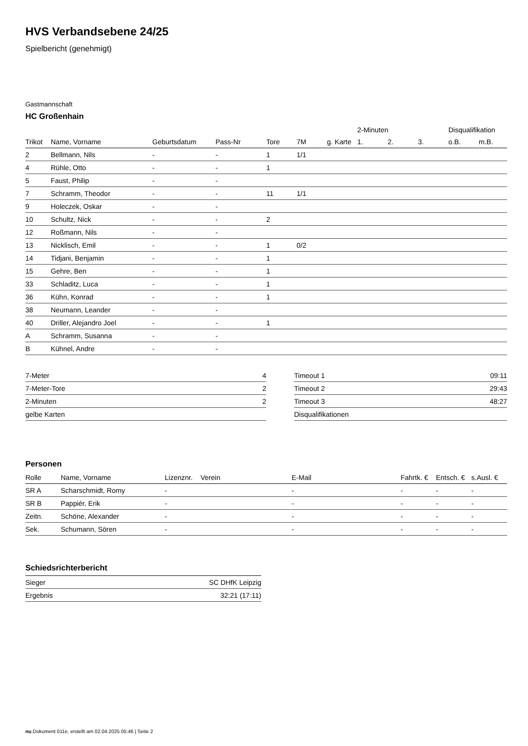HVS Verbandsebene 24/25
Spielbericht (genehmigt)
Gastmannschaft
HC Großenhain
| | | | | | | | | 2-Minuten | | | Disqualifikation | |
| --- | --- | --- | --- | --- | --- | --- | --- | --- | --- | --- | --- | --- |
| Trikot | Name, Vorname | Geburtsdatum | Pass-Nr | Tore | 7M | g. Karte | | 1. | 2. | 3. | o.B. | m.B. |
| 2 | Bellmann, Nils | - | - | 1 | 1/1 | | | | | | | |
| 4 | Rühle, Otto | - | - | 1 | | | | | | | | |
| 5 | Faust, Philip | - | - | | | | | | | | | |
| 7 | Schramm, Theodor | - | - | 11 | 1/1 | | | | | | | |
| 9 | Holeczek, Oskar | - | - | | | | | | | | | |
| 10 | Schultz, Nick | - | - | 2 | | | | | | | | |
| 12 | Roßmann, Nils | - | - | | | | | | | | | |
| 13 | Nicklisch, Emil | - | - | 1 | 0/2 | | | | | | | |
| 14 | Tidjani, Benjamin | - | - | 1 | | | | | | | | |
| 15 | Gehre, Ben | - | - | 1 | | | | | | | | |
| 33 | Schladitz, Luca | - | - | 1 | | | | | | | | |
| 36 | Kühn, Konrad | - | - | 1 | | | | | | | | |
| 38 | Neumann, Leander | - | - | | | | | | | | | |
| 40 | Driller, Alejandro Joel | - | - | 1 | | | | | | | | |
| A | Schramm, Susanna | - | - | | | | | | | | | |
| B | Kühnel, Andre | - | - | | | | | | | | | |
| 7-Meter | 4 |
| 7-Meter-Tore | 2 |
| 2-Minuten | 2 |
| gelbe Karten | |
| Timeout 1 | 09:11 |
| Timeout 2 | 29:43 |
| Timeout 3 | 48:27 |
| Disqualifikationen | |
Personen
| Rolle | Name, Vorname | Lizenznr. | Verein | E-Mail | Fahrtk. € | Entsch. € | s.Ausl. € |
| --- | --- | --- | --- | --- | --- | --- | --- |
| SR A | Scharschmidt, Romy | - | | - | - | - | - |
| SR B | Pappiér, Erik | - | | - | - | - | - |
| Zeitn. | Schöne, Alexander | - | | - | - | - | - |
| Sek. | Schumann, Sören | - | | - | - | - | - |
Schiedsrichterbericht
| Sieger | SC DHfK Leipzig |
| Ergebnis | 32:21 (17:11) |
nu.Dokument 011e, erstellt am 02.04.2025 05:46 | Seite 2